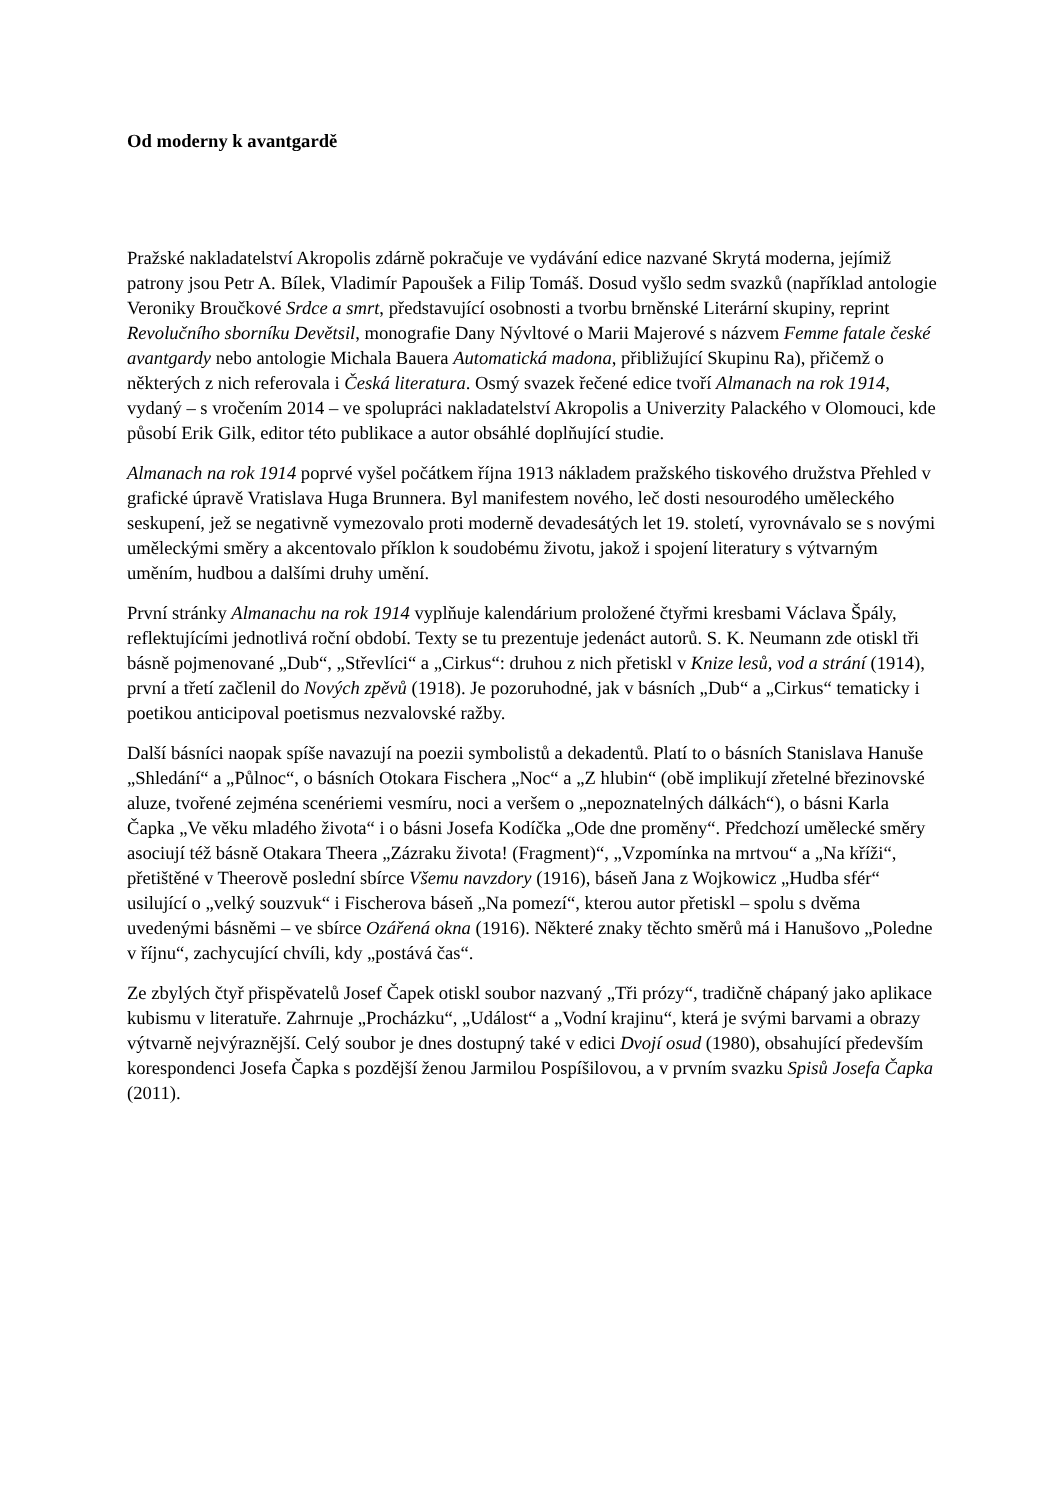Od moderny k avantgardě
Pražské nakladatelství Akropolis zdárně pokračuje ve vydávání edice nazvané Skrytá moderna, jejímiž patrony jsou Petr A. Bílek, Vladimír Papoušek a Filip Tomáš. Dosud vyšlo sedm svazků (například antologie Veroniky Broučkové Srdce a smrt, představující osobnosti a tvorbu brněnské Literární skupiny, reprint Revolučního sborníku Devětsil, monografie Dany Nývltové o Marii Majerové s názvem Femme fatale české avantgardy nebo antologie Michala Bauera Automatická madona, přibližující Skupinu Ra), přičemž o některých z nich referovala i Česká literatura. Osmý svazek řečené edice tvoří Almanach na rok 1914, vydaný – s vročením 2014 – ve spolupráci nakladatelství Akropolis a Univerzity Palackého v Olomouci, kde působí Erik Gilk, editor této publikace a autor obsáhlé doplňující studie.
Almanach na rok 1914 poprvé vyšel počátkem října 1913 nákladem pražského tiskového družstva Přehled v grafické úpravě Vratislava Huga Brunnera. Byl manifestem nového, leč dosti nesourodého uměleckého seskupení, jež se negativně vymezovalo proti moderně devadesátých let 19. století, vyrovnávalo se s novými uměleckými směry a akcentovalo příklon k soudobému životu, jakož i spojení literatury s výtvarným uměním, hudbou a dalšími druhy umění.
První stránky Almanachu na rok 1914 vyplňuje kalendárium proložené čtyřmi kresbami Václava Špály, reflektujícími jednotlivá roční období. Texty se tu prezentuje jedenáct autorů. S. K. Neumann zde otiskl tři básně pojmenované „Dub“, „Střevlíci“ a „Cirkus“: druhou z nich přetiskl v Knize lesů, vod a strání (1914), první a třetí začlenil do Nových zpěvů (1918). Je pozoruhodné, jak v básních „Dub“ a „Cirkus“ tematicky i poetikou anticipoval poetismus nezvalovské ražby.
Další básníci naopak spíše navazují na poezii symbolistů a dekadentů. Platí to o básních Stanislava Hanuše „Shledání“ a „Půlnoc“, o básních Otokara Fischera „Noc“ a „Z hlubin“ (obě implikují zřetelné březinovské aluze, tvořené zejména scenériemi vesmíru, noci a veršem o „nepoznatelných dálkách“), o básni Karla Čapka „Ve věku mladého života“ i o básni Josefa Kodíčka „Ode dne proměny“. Předchozí umělecké směry asociují též básně Otakara Theera „Zázraku života! (Fragment)“, „Vzpomínka na mrtvou“ a „Na kříži“, přetištěné v Theerově poslední sbírce Všemu navzdory (1916), báseň Jana z Wojkowicz „Hudba sfér“ usilující o „velký souzvuk“ i Fischerova báseň „Na pomezí“, kterou autor přetiskl – spolu s dvěma uvedenými básněmi – ve sbírce Ozářená okna (1916). Některé znaky těchto směrů má i Hanušovo „Poledne v říjnu“, zachycující chvíli, kdy „postává čas“.
Ze zbylých čtyř přispěvatelů Josef Čapek otiskl soubor nazvaný „Tři prózy“, tradičně chápaný jako aplikace kubismu v literatuře. Zahrnuje „Procházku“, „Událost“ a „Vodní krajinu“, která je svými barvami a obrazy výtvarně nejvýraznější. Celý soubor je dnes dostupný také v edici Dvojí osud (1980), obsahující především korespondenci Josefa Čapka s pozdější ženou Jarmilou Pospíšilovou, a v prvním svazku Spisů Josefa Čapka (2011).